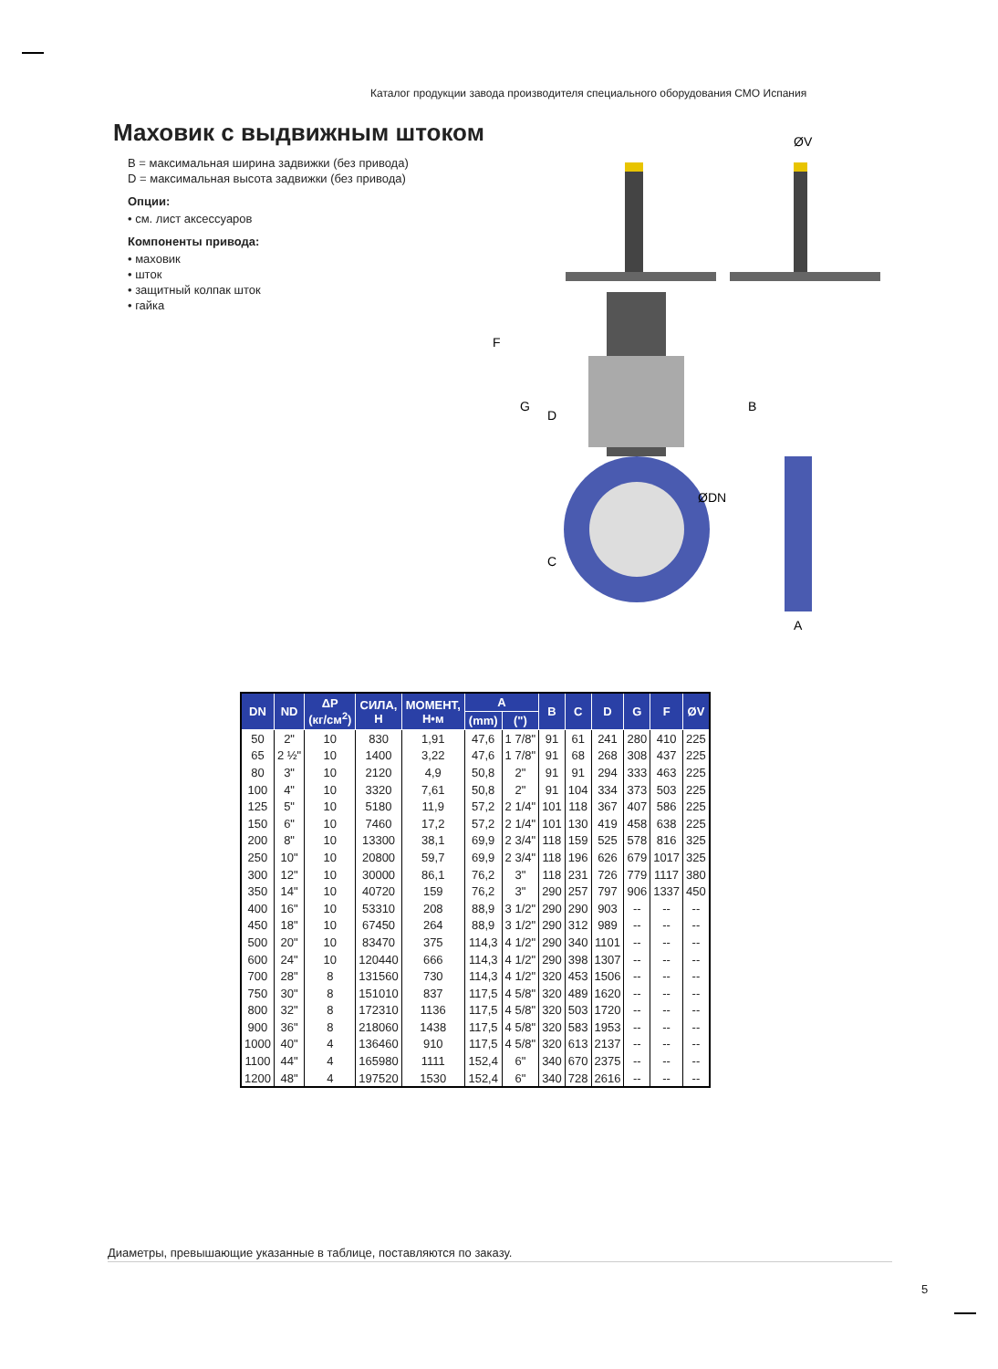Каталог продукции завода производителя специального оборудования СМО Испания
Маховик с выдвижным штоком
B = максимальная ширина задвижки (без привода)
D = максимальная высота задвижки (без привода)
Опции:
• см. лист аксессуаров
Компоненты привода:
• маховик
• шток
• защитный колпак шток
• гайка
ØV
ØDN
B
A
F
G
D
C
| DN | ND | ΔP (кг/см<sup>2</sup>) | СИЛА, Н | МОМЕНТ, Н•м | A | | B | C | D | G | F | ØV |
| --- | --- | --- | --- | --- | --- | --- | --- | --- | --- | --- | --- | --- |
| | | | | | (mm) | (") | | | | | | |
| 50 | 2" | 10 | 830 | 1,91 | 47,6 | 1 7/8" | 91 | 61 | 241 | 280 | 410 | 225 |
| 65 | 2 ½" | 10 | 1400 | 3,22 | 47,6 | 1 7/8" | 91 | 68 | 268 | 308 | 437 | 225 |
| 80 | 3" | 10 | 2120 | 4,9 | 50,8 | 2" | 91 | 91 | 294 | 333 | 463 | 225 |
| 100 | 4" | 10 | 3320 | 7,61 | 50,8 | 2" | 91 | 104 | 334 | 373 | 503 | 225 |
| 125 | 5" | 10 | 5180 | 11,9 | 57,2 | 2 1/4" | 101 | 118 | 367 | 407 | 586 | 225 |
| 150 | 6" | 10 | 7460 | 17,2 | 57,2 | 2 1/4" | 101 | 130 | 419 | 458 | 638 | 225 |
| 200 | 8" | 10 | 13300 | 38,1 | 69,9 | 2 3/4" | 118 | 159 | 525 | 578 | 816 | 325 |
| 250 | 10" | 10 | 20800 | 59,7 | 69,9 | 2 3/4" | 118 | 196 | 626 | 679 | 1017 | 325 |
| 300 | 12" | 10 | 30000 | 86,1 | 76,2 | 3" | 118 | 231 | 726 | 779 | 1117 | 380 |
| 350 | 14" | 10 | 40720 | 159 | 76,2 | 3" | 290 | 257 | 797 | 906 | 1337 | 450 |
| 400 | 16" | 10 | 53310 | 208 | 88,9 | 3 1/2" | 290 | 290 | 903 | -- | -- | -- |
| 450 | 18" | 10 | 67450 | 264 | 88,9 | 3 1/2" | 290 | 312 | 989 | -- | -- | -- |
| 500 | 20" | 10 | 83470 | 375 | 114,3 | 4 1/2" | 290 | 340 | 1101 | -- | -- | -- |
| 600 | 24" | 10 | 120440 | 666 | 114,3 | 4 1/2" | 290 | 398 | 1307 | -- | -- | -- |
| 700 | 28" | 8 | 131560 | 730 | 114,3 | 4 1/2" | 320 | 453 | 1506 | -- | -- | -- |
| 750 | 30" | 8 | 151010 | 837 | 117,5 | 4 5/8" | 320 | 489 | 1620 | -- | -- | -- |
| 800 | 32" | 8 | 172310 | 1136 | 117,5 | 4 5/8" | 320 | 503 | 1720 | -- | -- | -- |
| 900 | 36" | 8 | 218060 | 1438 | 117,5 | 4 5/8" | 320 | 583 | 1953 | -- | -- | -- |
| 1000 | 40" | 4 | 136460 | 910 | 117,5 | 4 5/8" | 320 | 613 | 2137 | -- | -- | -- |
| 1100 | 44" | 4 | 165980 | 1111 | 152,4 | 6" | 340 | 670 | 2375 | -- | -- | -- |
| 1200 | 48" | 4 | 197520 | 1530 | 152,4 | 6" | 340 | 728 | 2616 | -- | -- | -- |
Диаметры, превышающие указанные в таблице, поставляются по заказу.
5